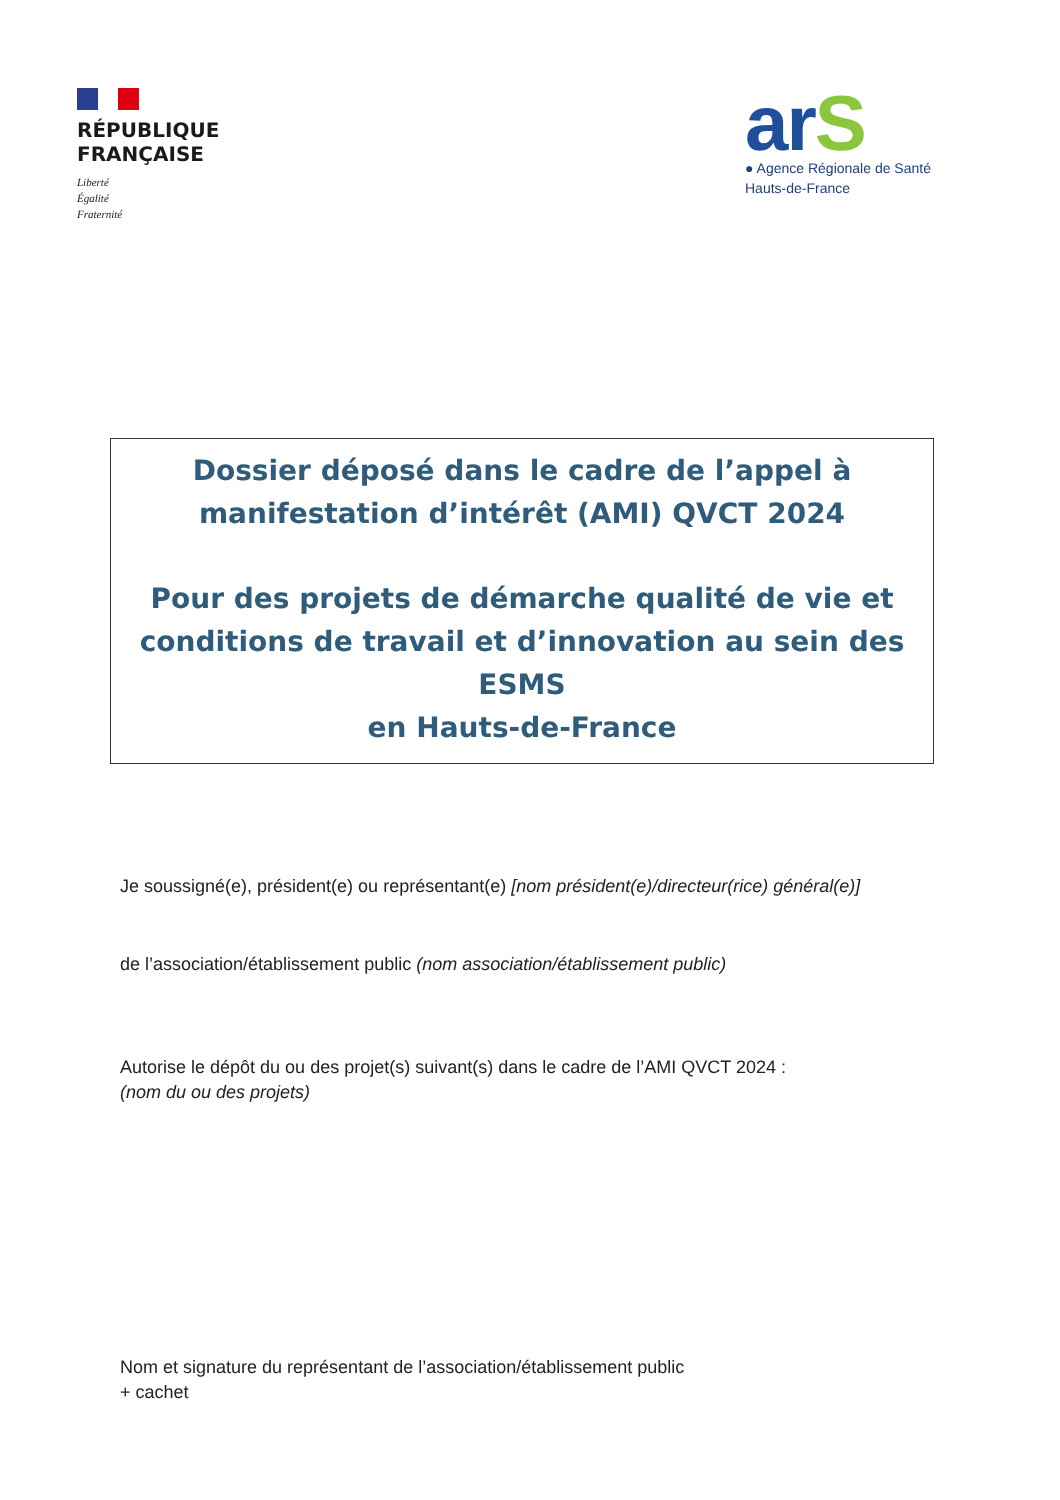RÉPUBLIQUE
FRANÇAISE
Liberté
Égalité
Fraternité
arS
● Agence Régionale de Santé
Hauts-de-France
Dossier déposé dans le cadre de l’appel à
manifestation d’intérêt (AMI) QVCT 2024
Pour des projets de démarche qualité de vie et
conditions de travail et d’innovation au sein des ESMS
en Hauts-de-France
Je soussigné(e), président(e) ou représentant(e) [nom président(e)/directeur(rice) général(e)]
de l’association/établissement public (nom association/établissement public)
Autorise le dépôt du ou des projet(s) suivant(s) dans le cadre de l’AMI QVCT 2024 :
(nom du ou des projets)
Nom et signature du représentant de l’association/établissement public
+ cachet